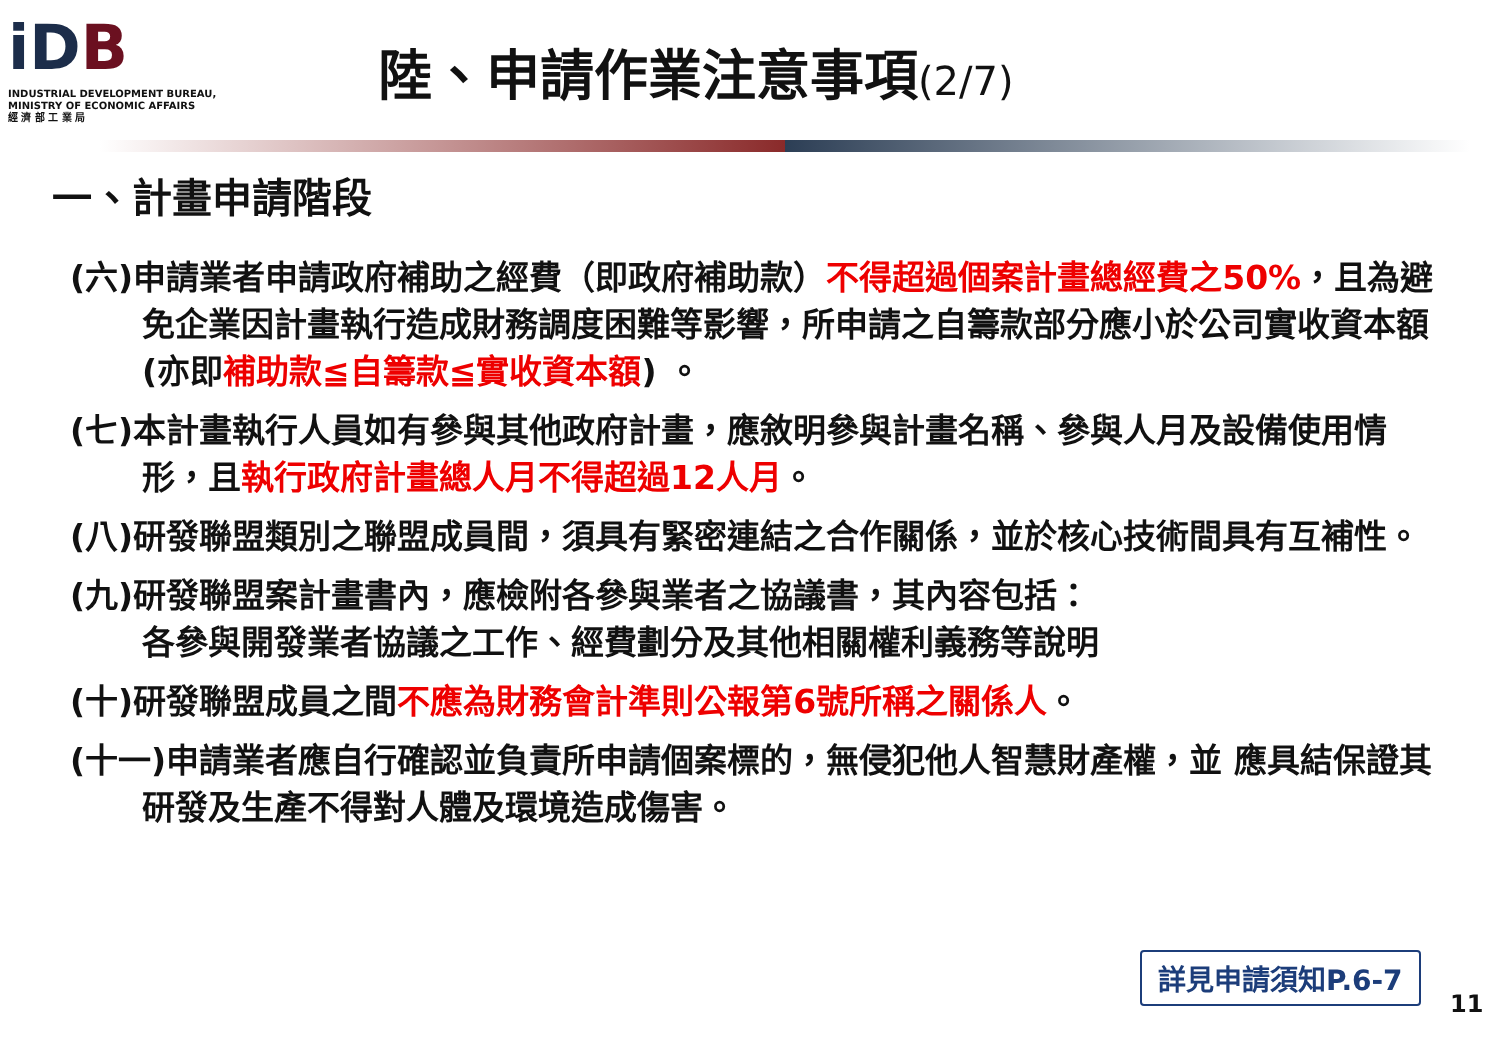iDB
INDUSTRIAL DEVELOPMENT BUREAU,
MINISTRY OF ECONOMIC AFFAIRS
經 濟 部 工 業 局
陸、申請作業注意事項(2/7)
一、計畫申請階段
(六)申請業者申請政府補助之經費（即政府補助款）不得超過個案計畫總經費之50%，且為避免企業因計畫執行造成財務調度困難等影響，所申請之自籌款部分應小於公司實收資本額(亦即補助款≦自籌款≦實收資本額) 。
(七)本計畫執行人員如有參與其他政府計畫，應敘明參與計畫名稱、參與人月及設備使用情形，且執行政府計畫總人月不得超過12人月。
(八)研發聯盟類別之聯盟成員間，須具有緊密連結之合作關係，並於核心技術間具有互補性。
(九)研發聯盟案計畫書內，應檢附各參與業者之協議書，其內容包括：
各參與開發業者協議之工作、經費劃分及其他相關權利義務等說明
(十)研發聯盟成員之間不應為財務會計準則公報第6號所稱之關係人。
(十一)申請業者應自行確認並負責所申請個案標的，無侵犯他人智慧財產權，並 應具結保證其研發及生產不得對人體及環境造成傷害。
詳見申請須知P.6-7
11